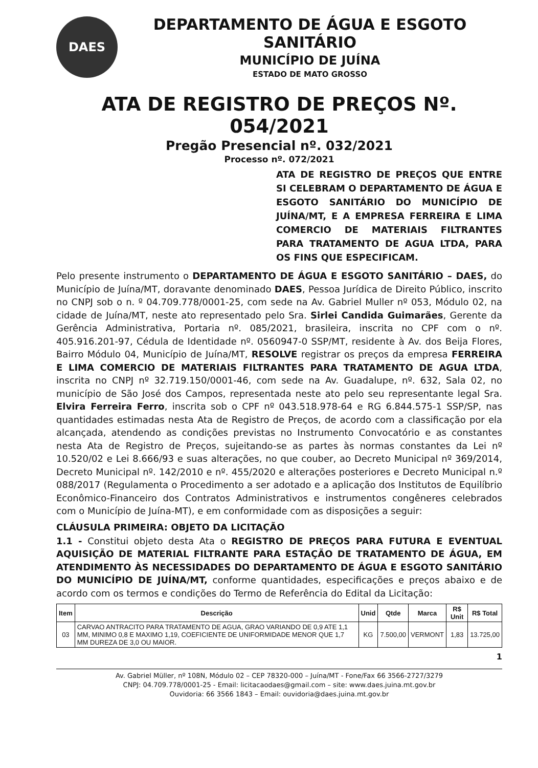DAES
DEPARTAMENTO DE ÁGUA E ESGOTO SANITÁRIO
MUNICÍPIO DE JUÍNA
ESTADO DE MATO GROSSO
ATA DE REGISTRO DE PREÇOS Nº. 054/2021
Pregão Presencial nº. 032/2021
Processo nº. 072/2021
ATA DE REGISTRO DE PREÇOS QUE ENTRE SI CELEBRAM O DEPARTAMENTO DE ÁGUA E ESGOTO SANITÁRIO DO MUNICÍPIO DE JUÍNA/MT, E A EMPRESA FERREIRA E LIMA COMERCIO DE MATERIAIS FILTRANTES PARA TRATAMENTO DE AGUA LTDA, PARA OS FINS QUE ESPECIFICAM.
Pelo presente instrumento o DEPARTAMENTO DE ÁGUA E ESGOTO SANITÁRIO – DAES, do Município de Juína/MT, doravante denominado DAES, Pessoa Jurídica de Direito Público, inscrito no CNPJ sob o n. º 04.709.778/0001-25, com sede na Av. Gabriel Muller nº 053, Módulo 02, na cidade de Juína/MT, neste ato representado pelo Sra. Sirlei Candida Guimarães, Gerente da Gerência Administrativa, Portaria nº. 085/2021, brasileira, inscrita no CPF com o nº. 405.916.201-97, Cédula de Identidade nº. 0560947-0 SSP/MT, residente à Av. dos Beija Flores, Bairro Módulo 04, Município de Juína/MT, RESOLVE registrar os preços da empresa FERREIRA E LIMA COMERCIO DE MATERIAIS FILTRANTES PARA TRATAMENTO DE AGUA LTDA, inscrita no CNPJ nº 32.719.150/0001-46, com sede na Av. Guadalupe, nº. 632, Sala 02, no município de São José dos Campos, representada neste ato pelo seu representante legal Sra. Elvira Ferreira Ferro, inscrita sob o CPF nº 043.518.978-64 e RG 6.844.575-1 SSP/SP, nas quantidades estimadas nesta Ata de Registro de Preços, de acordo com a classificação por ela alcançada, atendendo as condições previstas no Instrumento Convocatório e as constantes nesta Ata de Registro de Preços, sujeitando-se as partes às normas constantes da Lei nº 10.520/02 e Lei 8.666/93 e suas alterações, no que couber, ao Decreto Municipal nº 369/2014, Decreto Municipal nº. 142/2010 e nº. 455/2020 e alterações posteriores e Decreto Municipal n.º 088/2017 (Regulamenta o Procedimento a ser adotado e a aplicação dos Institutos de Equilíbrio Econômico-Financeiro dos Contratos Administrativos e instrumentos congêneres celebrados com o Município de Juína-MT), e em conformidade com as disposições a seguir:
CLÁUSULA PRIMEIRA: OBJETO DA LICITAÇÃO
1.1 - Constitui objeto desta Ata o REGISTRO DE PREÇOS PARA FUTURA E EVENTUAL AQUISIÇÃO DE MATERIAL FILTRANTE PARA ESTAÇÃO DE TRATAMENTO DE ÁGUA, EM ATENDIMENTO ÀS NECESSIDADES DO DEPARTAMENTO DE ÁGUA E ESGOTO SANITÁRIO DO MUNICÍPIO DE JUÍNA/MT, conforme quantidades, especificações e preços abaixo e de acordo com os termos e condições do Termo de Referência do Edital da Licitação:
| Item | Descrição | Unid | Qtde | Marca | R$ Unit | R$ Total |
| --- | --- | --- | --- | --- | --- | --- |
| 03 | CARVAO ANTRACITO PARA TRATAMENTO DE AGUA, GRAO VARIANDO DE 0,9 ATE 1,1 MM, MINIMO 0,8 E MAXIMO 1,19, COEFICIENTE DE UNIFORMIDADE MENOR QUE 1,7 MM DUREZA DE 3,0 OU MAIOR. | KG | 7.500,00 | VERMONT | 1,83 | 13.725,00 |
1
Av. Gabriel Müller, nº 108N, Módulo 02 – CEP 78320-000 – Juína/MT - Fone/Fax 66 3566-2727/3279
CNPJ: 04.709.778/0001-25 - Email: licitacaodaes@gmail.com – site: www.daes.juina.mt.gov.br
Ouvidoria: 66 3566 1843 – Email: ouvidoria@daes.juina.mt.gov.br